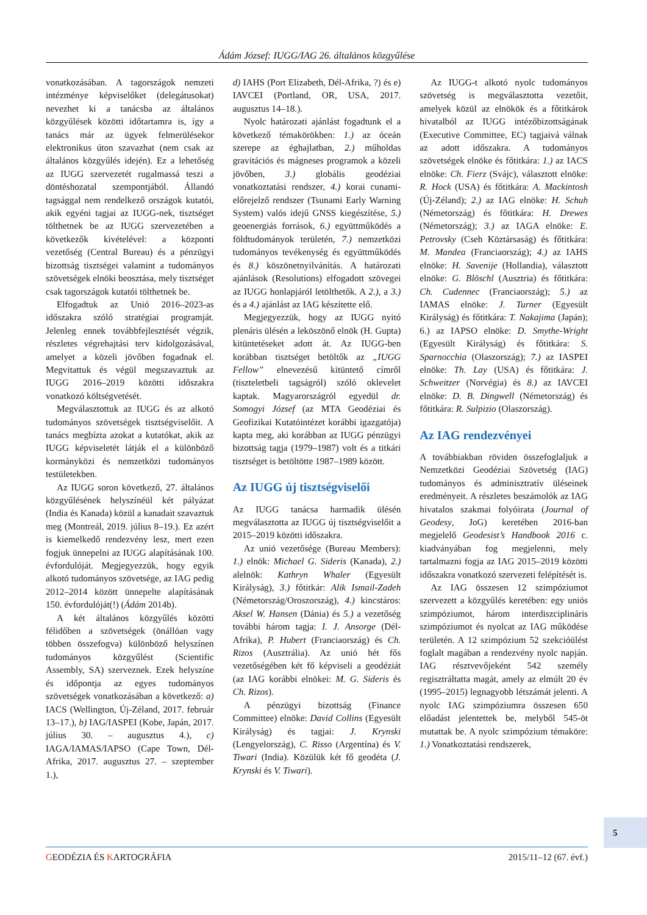Ádám József: IUGG/IAG 26. általános közgyűlése
vonatkozásában. A tagországok nemzeti intézménye képviselőket (delegátusokat) nevezhet ki a tanácsba az általános közgyűlések közötti időtartamra is, így a tanács már az ügyek felmerülésekor elektronikus úton szavazhat (nem csak az általános közgyűlés idején). Ez a lehetőség az IUGG szervezetét rugalmassá teszi a döntéshozatal szempontjából. Állandó tagsággal nem rendelkező országok kutatói, akik egyéni tagjai az IUGG-nek, tisztséget tölthetnek be az IUGG szervezetében a következők kivételével: a központi vezetőség (Central Bureau) és a pénzügyi bizottság tisztségei valamint a tudományos szövetségek elnöki beosztása, mely tisztséget csak tagországok kutatói tölthetnek be.
Elfogadtuk az Unió 2016–2023-as időszakra szóló stratégiai programját. Jelenleg ennek továbbfejlesztését végzik, részletes végrehajtási terv kidolgozásával, amelyet a közeli jövőben fogadnak el. Megvitattuk és végül megszavaztuk az IUGG 2016–2019 közötti időszakra vonatkozó költségvetését.
Megválasztottuk az IUGG és az alkotó tudományos szövetségek tisztségviselőit. A tanács megbízta azokat a kutatókat, akik az IUGG képviseletét látják el a különböző kormányközi és nemzetközi tudományos testületekben.
Az IUGG soron következő, 27. általános közgyűlésének helyszínéül két pályázat (India és Kanada) közül a kanadait szavaztuk meg (Montreál, 2019. július 8–19.). Ez azért is kiemelkedő rendezvény lesz, mert ezen fogjuk ünnepelni az IUGG alapításának 100. évfordulóját. Megjegyezzük, hogy egyik alkotó tudományos szövetsége, az IAG pedig 2012–2014 között ünnepelte alapításának 150. évfordulóját(!) (Ádám 2014b).
A két általános közgyűlés közötti félidőben a szövetségek (önállóan vagy többen összefogva) különböző helyszínen tudományos közgyűlést (Scientific Assembly, SA) szerveznek. Ezek helyszíne és időpontja az egyes tudományos szövetségek vonatkozásában a következő: a) IACS (Wellington, Új-Zéland, 2017. február 13–17.), b) IAG/IASPEI (Kobe, Japán, 2017. július 30. – augusztus 4.), c) IAGA/IAMAS/IAPSO (Cape Town, Dél-Afrika, 2017. augusztus 27. – szeptember 1.),
d) IAHS (Port Elizabeth, Dél-Afrika, ?) és e) IAVCEI (Portland, OR, USA, 2017. augusztus 14–18.).
Nyolc határozati ajánlást fogadtunk el a következő témakörökben: 1.) az óceán szerepe az éghajlatban, 2.) műholdas gravitációs és mágneses programok a közeli jövőben, 3.) globális geodéziai vonatkoztatási rendszer, 4.) korai cunami-előrejelző rendszer (Tsunami Early Warning System) valós idejű GNSS kiegészítése, 5.) geoenergiás források, 6.) együttműködés a földtudományok területén, 7.) nemzetközi tudományos tevékenység és együttműködés és 8.) köszönetnyilvánítás. A határozati ajánlások (Resolutions) elfogadott szövegei az IUGG honlapjáról letölthetők. A 2.), a 3.) és a 4.) ajánlást az IAG készítette elő.
Megjegyezzük, hogy az IUGG nyitó plenáris ülésén a leköszönő elnök (H. Gupta) kitüntetéseket adott át. Az IUGG-ben korábban tisztséget betöltők az „IUGG Fellow” elnevezésű kitüntető címről (tiszteletbeli tagságról) szóló oklevelet kaptak. Magyarországról egyedül dr. Somogyi József (az MTA Geodéziai és Geofizikai Kutatóintézet korábbi igazgatója) kapta meg, aki korábban az IUGG pénzügyi bizottság tagja (1979–1987) volt és a titkári tisztséget is betöltötte 1987–1989 között.
Az IUGG új tisztségviselői
Az IUGG tanácsa harmadik ülésén megválasztotta az IUGG új tisztségviselőit a 2015–2019 közötti időszakra.
Az unió vezetősége (Bureau Members): 1.) elnök: Michael G. Sideris (Kanada), 2.) alelnök: Kathryn Whaler (Egyesült Királyság), 3.) főtitkár: Alik Ismail-Zadeh (Németország/Oroszország), 4.) kincstáros: Aksel W. Hansen (Dánia) és 5.) a vezetőség további három tagja: I. J. Ansorge (Dél-Afrika), P. Hubert (Franciaország) és Ch. Rizos (Ausztrália). Az unió hét fős vezetőségében két fő képviseli a geodéziát (az IAG korábbi elnökei: M. G. Sideris és Ch. Rizos).
A pénzügyi bizottság (Finance Committee) elnöke: David Collins (Egyesült Királyság) és tagjai: J. Krynski (Lengyelország), C. Risso (Argentína) és V. Tiwari (India). Közülük két fő geodéta (J. Krynski és V. Tiwari).
Az IUGG-t alkotó nyolc tudományos szövetség is megválasztotta vezetőit, amelyek közül az elnökök és a főtitkárok hivatalból az IUGG intézőbizottságának (Executive Committee, EC) tagjaivá válnak az adott időszakra. A tudományos szövetségek elnöke és főtitkára: 1.) az IACS elnöke: Ch. Fierz (Svájc), választott elnöke: R. Hock (USA) és főtitkára: A. Mackintosh (Új-Zéland); 2.) az IAG elnöke: H. Schuh (Németország) és főtitkára: H. Drewes (Németország); 3.) az IAGA elnöke: E. Petrovsky (Cseh Köztársaság) és főtitkára: M. Mandea (Franciaország); 4.) az IAHS elnöke: H. Savenije (Hollandia), választott elnöke: G. Blöschl (Ausztria) és főtitkára: Ch. Cudennec (Franciaország); 5.) az IAMAS elnöke: J. Turner (Egyesült Királyság) és főtitkára: T. Nakajima (Japán); 6.) az IAPSO elnöke: D. Smythe-Wright (Egyesült Királyság) és főtitkára: S. Sparnocchia (Olaszország); 7.) az IASPEI elnöke: Th. Lay (USA) és főtitkára: J. Schweitzer (Norvégia) és 8.) az IAVCEI elnöke: D. B. Dingwell (Németország) és főtitkára: R. Sulpizio (Olaszország).
Az IAG rendezvényei
A továbbiakban röviden összefoglaljuk a Nemzetközi Geodéziai Szövetség (IAG) tudományos és adminisztratív üléseinek eredményeit. A részletes beszámolók az IAG hivatalos szakmai folyóirata (Journal of Geodesy, JoG) keretében 2016-ban megjelelő Geodesist’s Handbook 2016 c. kiadványában fog megjelenni, mely tartalmazni fogja az IAG 2015–2019 közötti időszakra vonatkozó szervezeti felépítését is.
Az IAG összesen 12 szimpóziumot szervezett a közgyűlés keretében: egy uniós szimpóziumot, három interdiszciplináris szimpóziumot és nyolcat az IAG működése területén. A 12 szimpózium 52 szekcióülést foglalt magában a rendezvény nyolc napján. IAG résztvevőjeként 542 személy regisztráltatta magát, amely az elmúlt 20 év (1995–2015) legnagyobb létszámát jelenti. A nyolc IAG szimpóziumra összesen 650 előadást jelentettek be, melyből 545-öt mutattak be. A nyolc szimpózium témaköre: 1.) Vonatkoztatási rendszerek,
5
GEODÉZIA ÉS KARTOGRÁFIA 2015/11–12 (67. évf.)